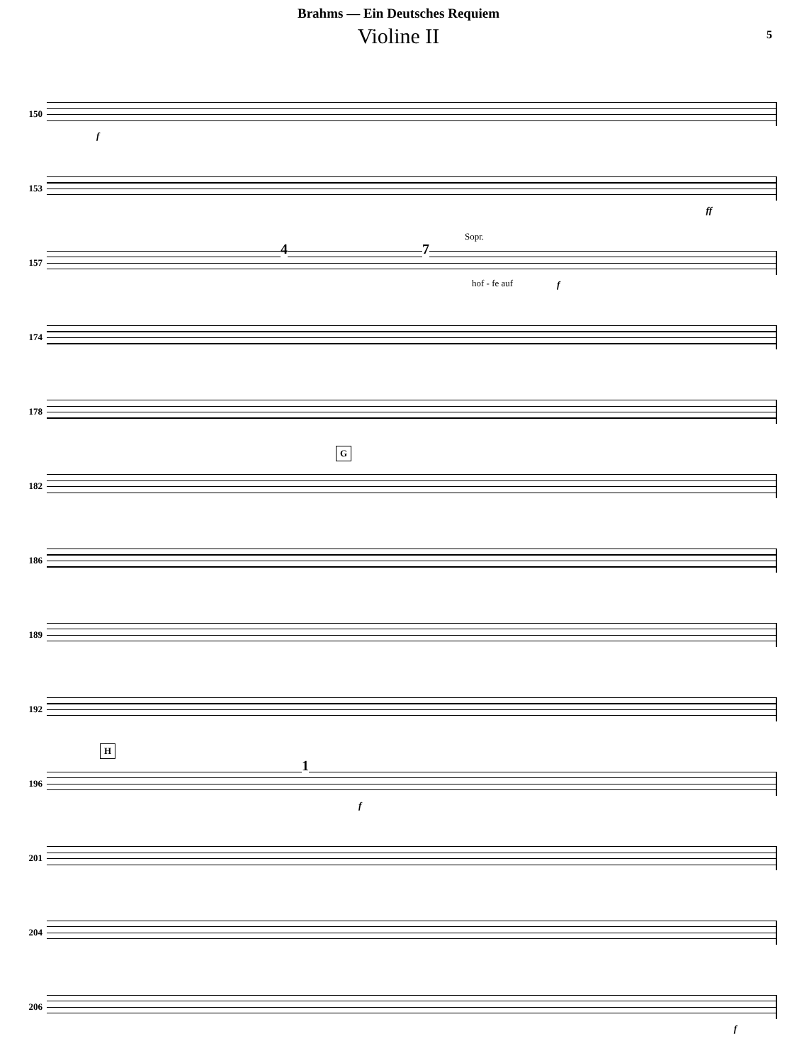Brahms — Ein Deutsches Requiem
Violine II
5
150
f
153
ff
157
4 7
Sopr.
hof - fe auf f
174
178
182
G
186
189
192
196
H
1
f
201
204
206
f